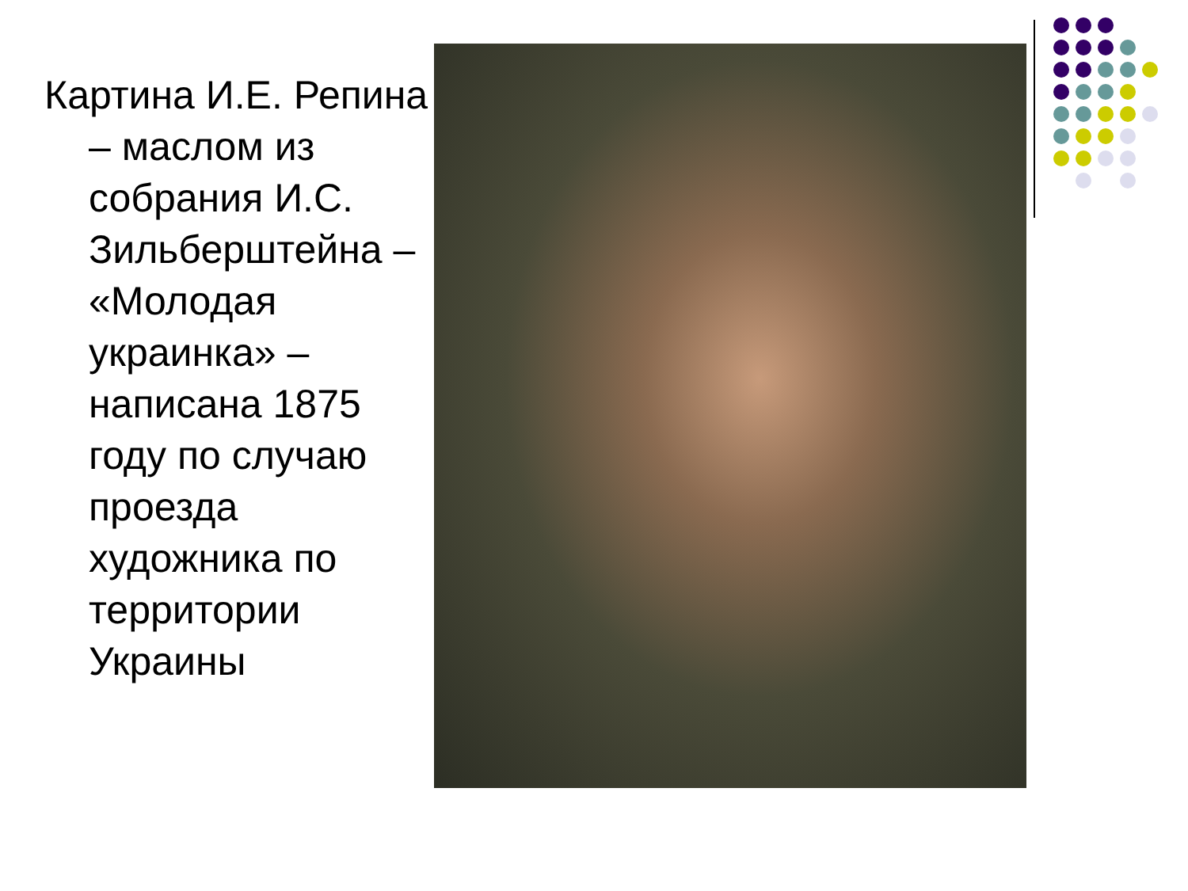Картина И.Е. Репина – маслом из собрания И.С. Зильберштейна – «Молодая украинка» – написана 1875 году по случаю проезда художника по территории Украины